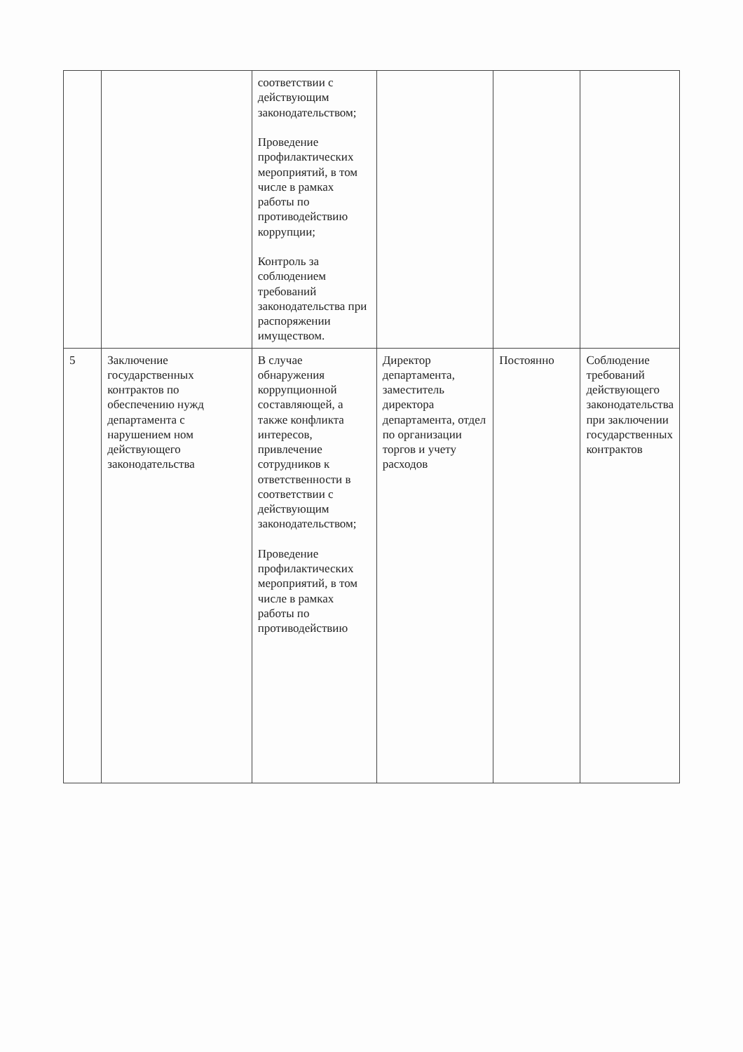| | | соответствии с действующим законодательством; Проведение профилактических мероприятий, в том числе в рамках работы по противодействию коррупции; Контроль за соблюдением требований законодательства при распоряжении имуществом. | | | |
| 5 | Заключение государственных контрактов по обеспечению нужд департамента с нарушением ном действующего законодательства | В случае обнаружения коррупционной составляющей, а также конфликта интересов, привлечение сотрудников к ответственности в соответствии с действующим законодательством; Проведение профилактических мероприятий, в том числе в рамках работы по противодействию | Директор департамента, заместитель директора департамента, отдел по организации торгов и учету расходов | Постоянно | Соблюдение требований действующего законодательства при заключении государственных контрактов |